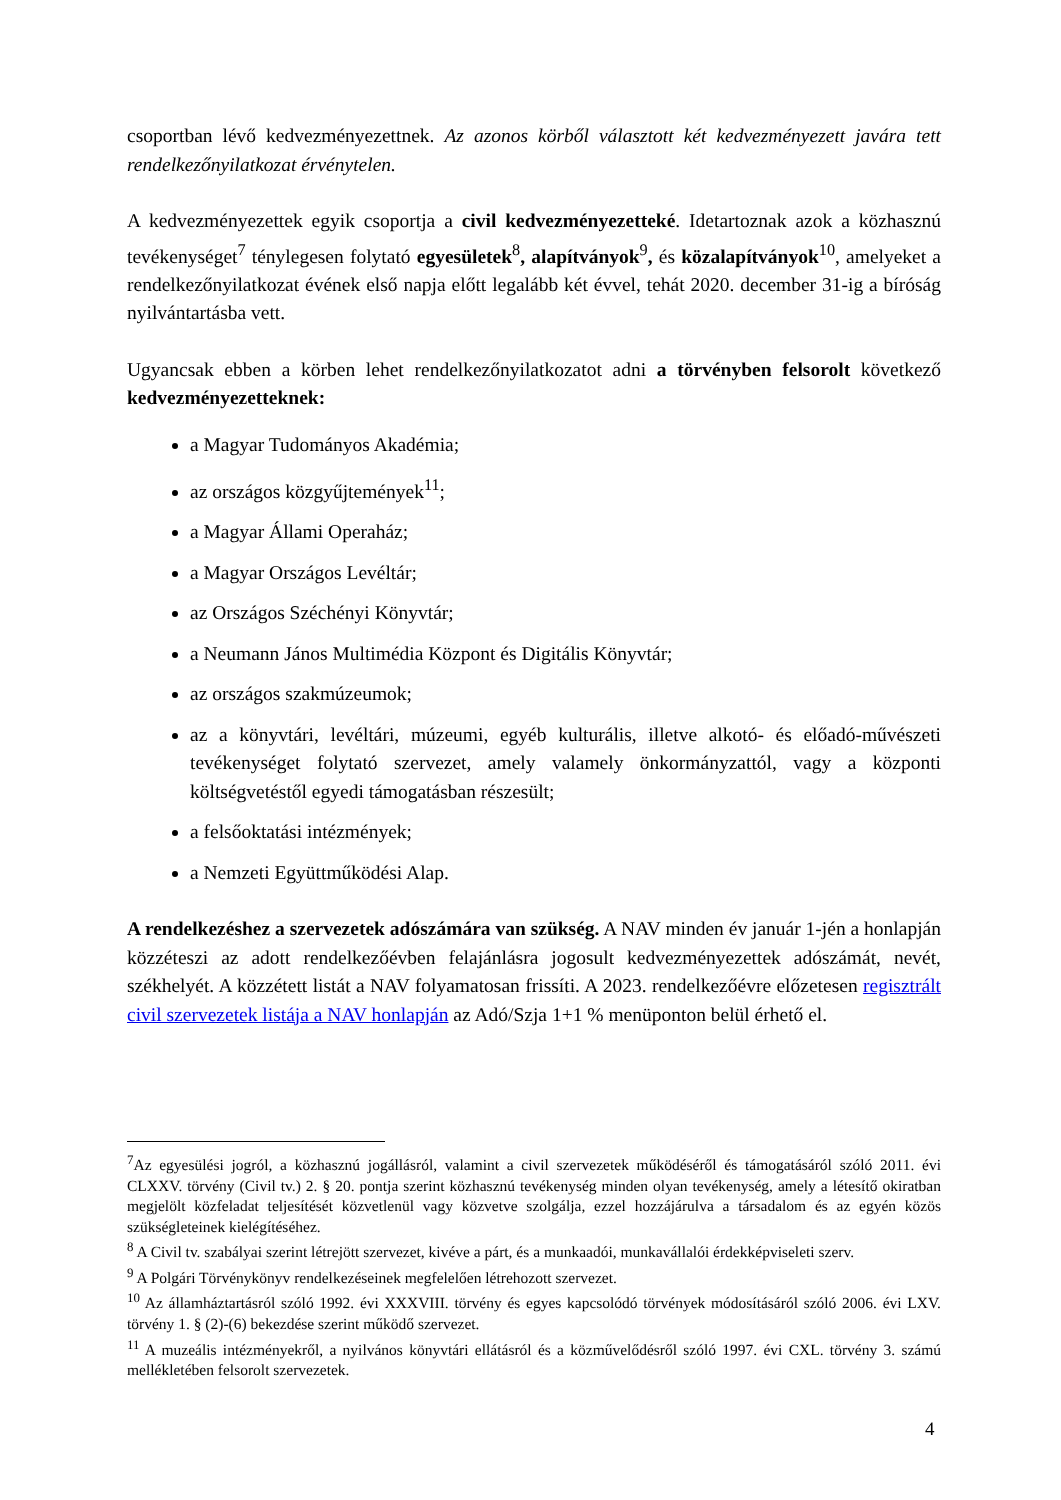csoportban lévő kedvezményezettnek. Az azonos körből választott két kedvezményezett javára tett rendelkezőnyilatkozat érvénytelen.
A kedvezményezettek egyik csoportja a civil kedvezményezetteké. Idetartoznak azok a közhasznú tevékenységet<sup>7</sup> ténylegesen folytató egyesületek<sup>8</sup>, alapítványok<sup>9</sup>, és közalapítványok<sup>10</sup>, amelyeket a rendelkezőnyilatkozat évének első napja előtt legalább két évvel, tehát 2020. december 31-ig a bíróság nyilvántartásba vett.
Ugyancsak ebben a körben lehet rendelkezőnyilatkozatot adni a törvényben felsorolt következő kedvezményezetteknek:
a Magyar Tudományos Akadémia;
az országos közgyűjtemények<sup>11</sup>;
a Magyar Állami Operaház;
a Magyar Országos Levéltár;
az Országos Széchényi Könyvtár;
a Neumann János Multimédia Központ és Digitális Könyvtár;
az országos szakmúzeumok;
az a könyvtári, levéltári, múzeumi, egyéb kulturális, illetve alkotó- és előadó-művészeti tevékenységet folytató szervezet, amely valamely önkormányzattól, vagy a központi költségvetéstől egyedi támogatásban részesült;
a felsőoktatási intézmények;
a Nemzeti Együttműködési Alap.
A rendelkezéshez a szervezetek adószámára van szükség. A NAV minden év január 1-jén a honlapján közzéteszi az adott rendelkezőévben felajánlásra jogosult kedvezményezettek adószámát, nevét, székhelyét. A közzétett listát a NAV folyamatosan frissíti. A 2023. rendelkezőévre előzetesen regisztrált civil szervezetek listája a NAV honlapján az Adó/Szja 1+1 % menüponton belül érhető el.
<sup>7</sup> Az egyesülési jogról, a közhasznú jogállásról, valamint a civil szervezetek működéséről és támogatásáról szóló 2011. évi CLXXV. törvény (Civil tv.) 2. § 20. pontja szerint közhasznú tevékenység minden olyan tevékenység, amely a létesítő okiratban megjelölt közfeladat teljesítését közvetlenül vagy közvetve szolgálja, ezzel hozzájárulva a társadalom és az egyén közös szükségleteinek kielégítéséhez.
<sup>8</sup> A Civil tv. szabályai szerint létrejött szervezet, kivéve a párt, és a munkaadói, munkavállalói érdekképviseleti szerv.
<sup>9</sup> A Polgári Törvénykönyv rendelkezéseinek megfelelően létrehozott szervezet.
<sup>10</sup> Az államháztartásról szóló 1992. évi XXXVIII. törvény és egyes kapcsolódó törvények módosításáról szóló 2006. évi LXV. törvény 1. § (2)-(6) bekezdése szerint működő szervezet.
<sup>11</sup> A muzeális intézményekről, a nyilvános könyvtári ellátásról és a közművelődésről szóló 1997. évi CXL. törvény 3. számú mellékletében felsorolt szervezetek.
4